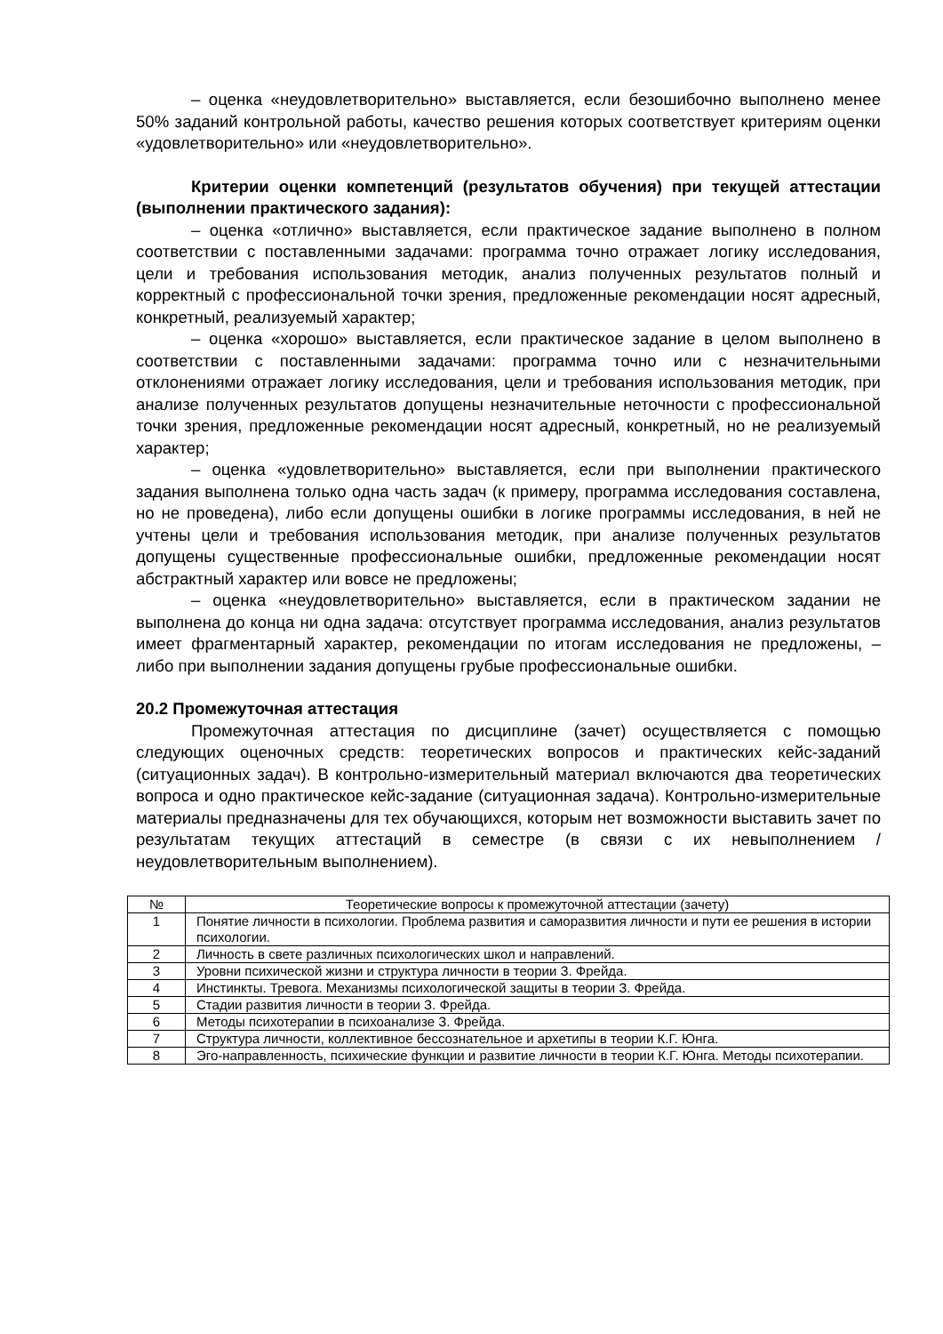– оценка «неудовлетворительно» выставляется, если безошибочно выполнено менее 50% заданий контрольной работы, качество решения которых соответствует критериям оценки «удовлетворительно» или «неудовлетворительно».
Критерии оценки компетенций (результатов обучения) при текущей аттестации (выполнении практического задания):
– оценка «отлично» выставляется, если практическое задание выполнено в полном соответствии с поставленными задачами: программа точно отражает логику исследования, цели и требования использования методик, анализ полученных результатов полный и корректный с профессиональной точки зрения, предложенные рекомендации носят адресный, конкретный, реализуемый характер;
– оценка «хорошо» выставляется, если практическое задание в целом выполнено в соответствии с поставленными задачами: программа точно или с незначительными отклонениями отражает логику исследования, цели и требования использования методик, при анализе полученных результатов допущены незначительные неточности с профессиональной точки зрения, предложенные рекомендации носят адресный, конкретный, но не реализуемый характер;
– оценка «удовлетворительно» выставляется, если при выполнении практического задания выполнена только одна часть задач (к примеру, программа исследования составлена, но не проведена), либо если допущены ошибки в логике программы исследования, в ней не учтены цели и требования использования методик, при анализе полученных результатов допущены существенные профессиональные ошибки, предложенные рекомендации носят абстрактный характер или вовсе не предложены;
– оценка «неудовлетворительно» выставляется, если в практическом задании не выполнена до конца ни одна задача: отсутствует программа исследования, анализ результатов имеет фрагментарный характер, рекомендации по итогам исследования не предложены, – либо при выполнении задания допущены грубые профессиональные ошибки.
20.2 Промежуточная аттестация
Промежуточная аттестация по дисциплине (зачет) осуществляется с помощью следующих оценочных средств: теоретических вопросов и практических кейс-заданий (ситуационных задач). В контрольно-измерительный материал включаются два теоретических вопроса и одно практическое кейс-задание (ситуационная задача). Контрольно-измерительные материалы предназначены для тех обучающихся, которым нет возможности выставить зачет по результатам текущих аттестаций в семестре (в связи с их невыполнением / неудовлетворительным выполнением).
| № | Теоретические вопросы к промежуточной аттестации (зачету) |
| 1 | Понятие личности в психологии. Проблема развития и саморазвития личности и пути ее решения в истории психологии. |
| 2 | Личность в свете различных психологических школ и направлений. |
| 3 | Уровни психической жизни и структура личности в теории З. Фрейда. |
| 4 | Инстинкты. Тревога. Механизмы психологической защиты в теории З. Фрейда. |
| 5 | Стадии развития личности в теории З. Фрейда. |
| 6 | Методы психотерапии в психоанализе З. Фрейда. |
| 7 | Структура личности, коллективное бессознательное и архетипы в теории К.Г. Юнга. |
| 8 | Эго-направленность, психические функции и развитие личности в теории К.Г. Юнга. Методы психотерапии. |